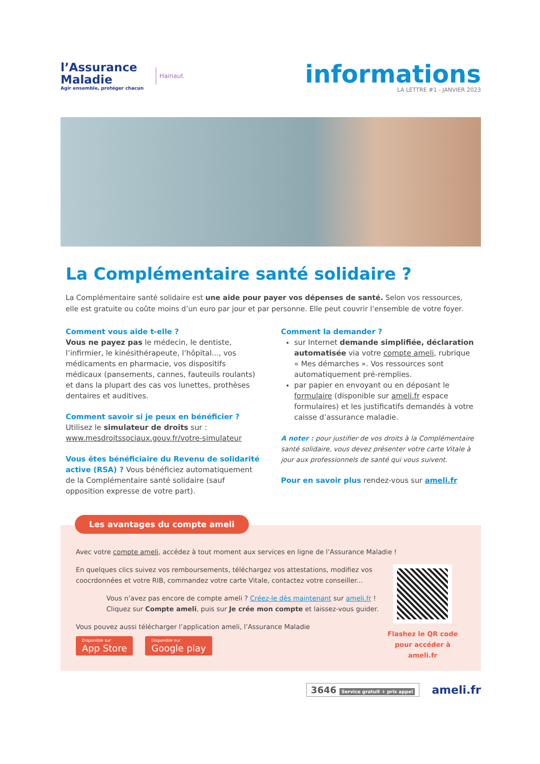l’Assurance
Maladie
Agir ensemble, protéger chacun
Hainaut
informations
LA LETTRE #1 - JANVIER 2023
La Complémentaire santé solidaire ?
La Complémentaire santé solidaire est une aide pour payer vos dépenses de santé. Selon vos ressources, elle est gratuite ou coûte moins d’un euro par jour et par personne. Elle peut couvrir l’ensemble de votre foyer.
Comment vous aide t-elle ?
Vous ne payez pas le médecin, le dentiste, l’infirmier, le kinésithérapeute, l’hôpital..., vos médicaments en pharmacie, vos dispositifs médicaux (pansements, cannes, fauteuils roulants) et dans la plupart des cas vos lunettes, prothèses dentaires et auditives.
Comment savoir si je peux en bénéficier ?
Utilisez le simulateur de droits sur :
www.mesdroitssociaux.gouv.fr/votre-simulateur
Vous êtes bénéficiaire du Revenu de solidarité active (RSA) ? Vous bénéficiez automatiquement de la Complémentaire santé solidaire (sauf opposition expresse de votre part).
Comment la demander ?
sur Internet demande simplifiée, déclaration automatisée via votre compte ameli, rubrique « Mes démarches ». Vos ressources sont automatiquement pré-remplies.
par papier en envoyant ou en déposant le formulaire (disponible sur ameli.fr espace formulaires) et les justificatifs demandés à votre caisse d’assurance maladie.
A noter : pour justifier de vos droits à la Complémentaire santé solidaire, vous devez présenter votre carte Vitale à jour aux professionnels de santé qui vous suivent.
Pour en savoir plus rendez-vous sur ameli.fr
Les avantages du compte ameli
Avec votre compte ameli, accédez à tout moment aux services en ligne de l’Assurance Maladie !
En quelques clics suivez vos remboursements, téléchargez vos attestations, modifiez vos coocrdonnées et votre RIB, commandez votre carte Vitale, contactez votre conseiller...
Vous n’avez pas encore de compte ameli ? Créez-le dès maintenant sur ameli.fr !
Cliquez sur Compte ameli, puis sur Je crée mon compte et laissez-vous guider.
Vous pouvez aussi télécharger l’application ameli, l’Assurance Maladie
Disponible sur App Store Disponible sur Google play
Flashez le QR code pour accéder à ameli.fr
3646 Service gratuit + prix appel
ameli.fr